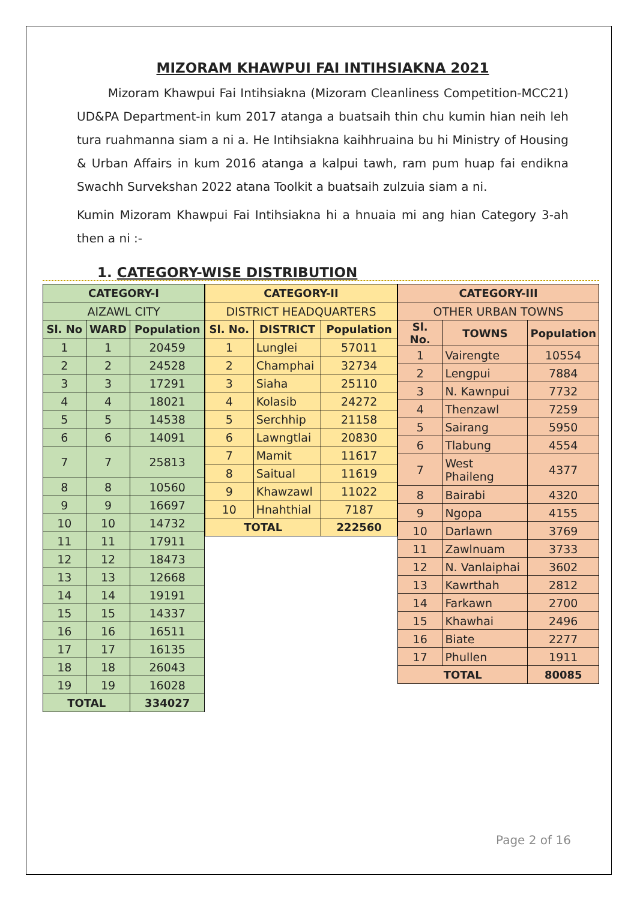MIZORAM KHAWPUI FAI INTIHSIAKNA 2021
Mizoram Khawpui Fai Intihsiakna (Mizoram Cleanliness Competition-MCC21) UD&PA Department-in kum 2017 atanga a buatsaih thin chu kumin hian neih leh tura ruahmanna siam a ni a. He Intihsiakna kaihhruaina bu hi Ministry of Housing & Urban Affairs in kum 2016 atanga a kalpui tawh, ram pum huap fai endikna Swachh Survekshan 2022 atana Toolkit a buatsaih zulzuia siam a ni.
Kumin Mizoram Khawpui Fai Intihsiakna hi a hnuaia mi ang hian Category 3-ah then a ni :-
1. CATEGORY-WISE DISTRIBUTION
| CATEGORY-I | | |
| --- | --- | --- |
| AIZAWL CITY | | |
| Sl. No | WARD | Population |
| 1 | 1 | 20459 |
| 2 | 2 | 24528 |
| 3 | 3 | 17291 |
| 4 | 4 | 18021 |
| 5 | 5 | 14538 |
| 6 | 6 | 14091 |
| 7 | 7 | 25813 |
| 8 | 8 | 10560 |
| 9 | 9 | 16697 |
| 10 | 10 | 14732 |
| 11 | 11 | 17911 |
| 12 | 12 | 18473 |
| 13 | 13 | 12668 |
| 14 | 14 | 19191 |
| 15 | 15 | 14337 |
| 16 | 16 | 16511 |
| 17 | 17 | 16135 |
| 18 | 18 | 26043 |
| 19 | 19 | 16028 |
| TOTAL | | 334027 |
| CATEGORY-II | | |
| --- | --- | --- |
| DISTRICT HEADQUARTERS | | |
| Sl. No. | DISTRICT | Population |
| 1 | Lunglei | 57011 |
| 2 | Champhai | 32734 |
| 3 | Siaha | 25110 |
| 4 | Kolasib | 24272 |
| 5 | Serchhip | 21158 |
| 6 | Lawngtlai | 20830 |
| 7 | Mamit | 11617 |
| 8 | Saitual | 11619 |
| 9 | Khawzawl | 11022 |
| 10 | Hnahthial | 7187 |
| TOTAL | | 222560 |
| CATEGORY-III | | |
| --- | --- | --- |
| OTHER URBAN TOWNS | | |
| Sl. No. | TOWNS | Population |
| 1 | Vairengte | 10554 |
| 2 | Lengpui | 7884 |
| 3 | N. Kawnpui | 7732 |
| 4 | Thenzawl | 7259 |
| 5 | Sairang | 5950 |
| 6 | Tlabung | 4554 |
| 7 | West Phaileng | 4377 |
| 8 | Bairabi | 4320 |
| 9 | Ngopa | 4155 |
| 10 | Darlawn | 3769 |
| 11 | Zawlnuam | 3733 |
| 12 | N. Vanlaiphai | 3602 |
| 13 | Kawrthah | 2812 |
| 14 | Farkawn | 2700 |
| 15 | Khawhai | 2496 |
| 16 | Biate | 2277 |
| 17 | Phullen | 1911 |
| TOTAL | | 80085 |
Page 2 of 16